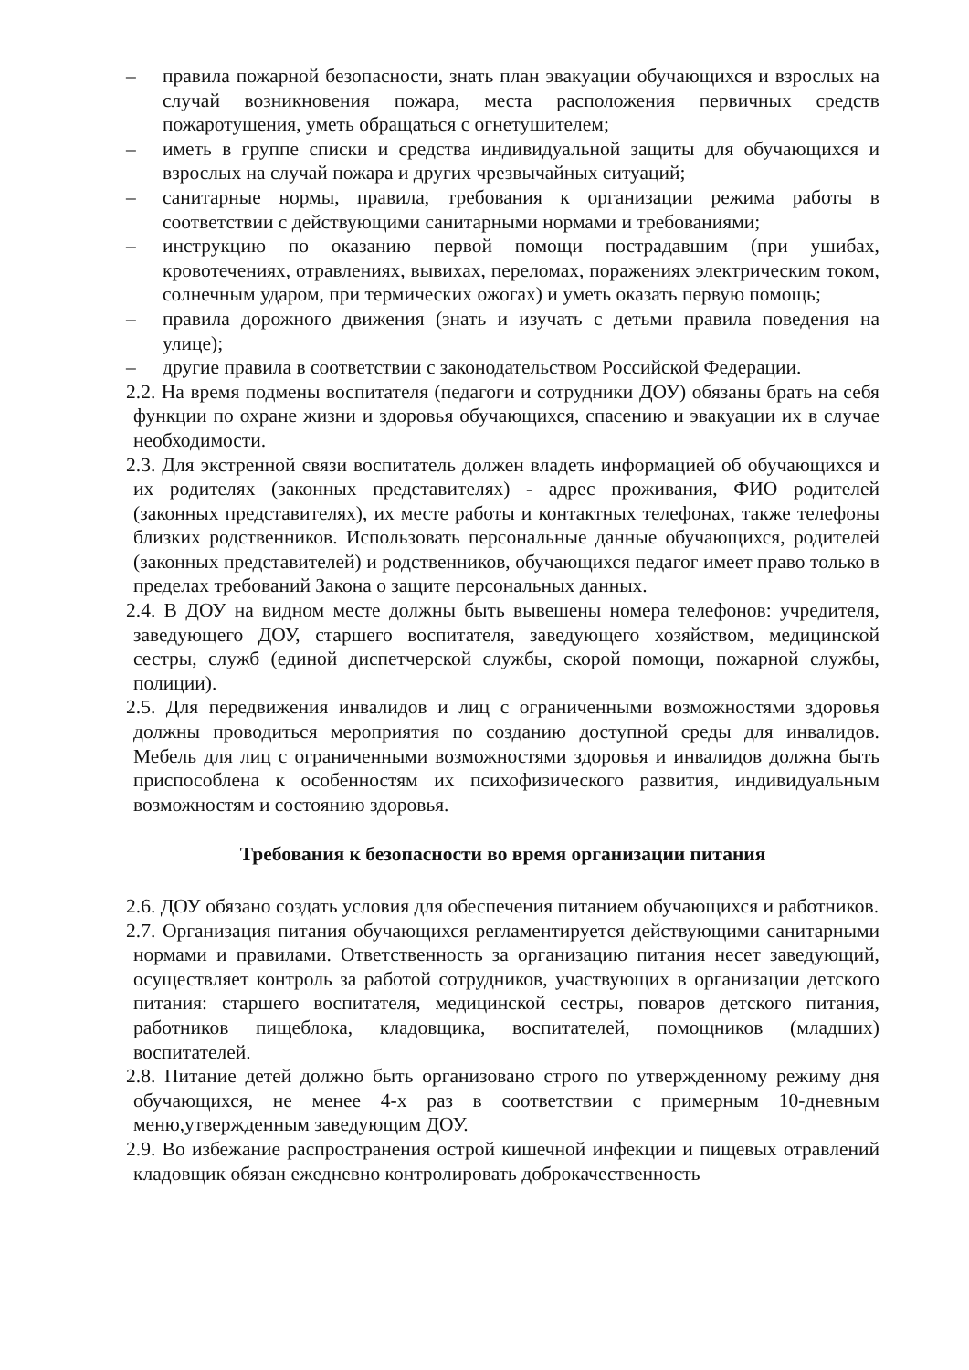– правила пожарной безопасности, знать план эвакуации обучающихся и взрослых на случай возникновения пожара, места расположения первичных средств пожаротушения, уметь обращаться с огнетушителем;
– иметь в группе списки и средства индивидуальной защиты для обучающихся и взрослых на случай пожара и других чрезвычайных ситуаций;
– санитарные нормы, правила, требования к организации режима работы в соответствии с действующими санитарными нормами и требованиями;
– инструкцию по оказанию первой помощи пострадавшим (при ушибах, кровотечениях, отравлениях, вывихах, переломах, поражениях электрическим током, солнечным ударом, при термических ожогах) и уметь оказать первую помощь;
– правила дорожного движения (знать и изучать с детьми правила поведения на улице);
– другие правила в соответствии с законодательством Российской Федерации.
2.2. На время подмены воспитателя (педагоги и сотрудники ДОУ) обязаны брать на себя функции по охране жизни и здоровья обучающихся, спасению и эвакуации их в случае необходимости.
2.3. Для экстренной связи воспитатель должен владеть информацией об обучающихся и их родителях (законных представителях) - адрес проживания, ФИО родителей (законных представителях), их месте работы и контактных телефонах, также телефоны близких родственников. Использовать персональные данные обучающихся, родителей (законных представителей) и родственников, обучающихся педагог имеет право только в пределах требований Закона о защите персональных данных.
2.4. В ДОУ на видном месте должны быть вывешены номера телефонов: учредителя, заведующего ДОУ, старшего воспитателя, заведующего хозяйством, медицинской сестры, служб (единой диспетчерской службы, скорой помощи, пожарной службы, полиции).
2.5. Для передвижения инвалидов и лиц с ограниченными возможностями здоровья должны проводиться мероприятия по созданию доступной среды для инвалидов. Мебель для лиц с ограниченными возможностями здоровья и инвалидов должна быть приспособлена к особенностям их психофизического развития, индивидуальным возможностям и состоянию здоровья.
Требования к безопасности во время организации питания
2.6. ДОУ обязано создать условия для обеспечения питанием обучающихся и работников.
2.7. Организация питания обучающихся регламентируется действующими санитарными нормами и правилами. Ответственность за организацию питания несет заведующий, осуществляет контроль за работой сотрудников, участвующих в организации детского питания: старшего воспитателя, медицинской сестры, поваров детского питания, работников пищеблока, кладовщика, воспитателей, помощников (младших) воспитателей.
2.8. Питание детей должно быть организовано строго по утвержденному режиму дня обучающихся, не менее 4-х раз в соответствии с примерным 10-дневным меню,утвержденным заведующим ДОУ.
2.9. Во избежание распространения острой кишечной инфекции и пищевых отравлений кладовщик обязан ежедневно контролировать доброкачественность